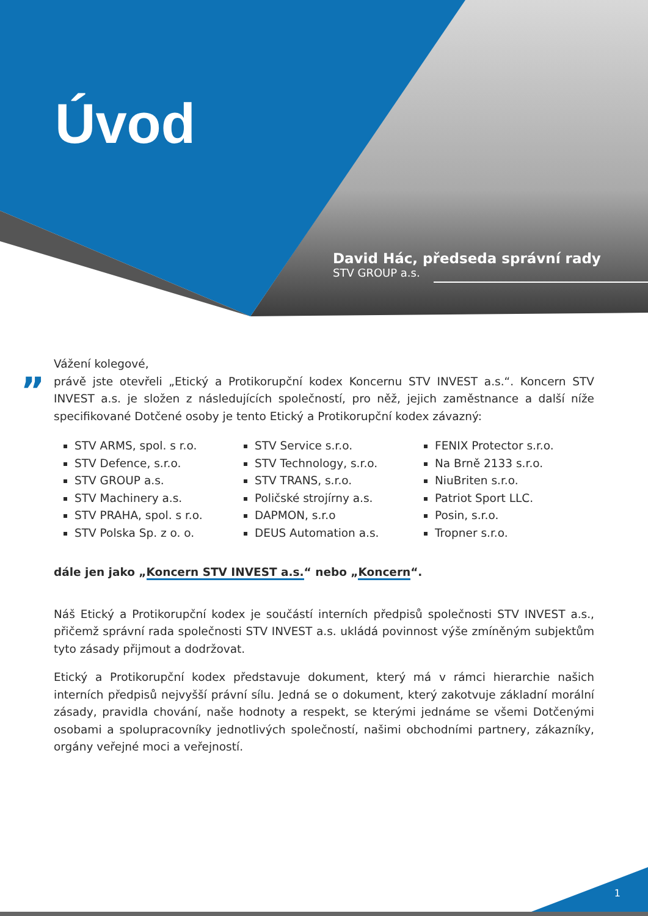Úvod
David Hác, předseda správní rady
STV GROUP a.s.
„
Vážení kolegové,
právě jste otevřeli „Etický a Protikorupční kodex Koncernu STV INVEST a.s.“. Koncern STV INVEST a.s. je složen z následujících společností, pro něž, jejich zaměstnance a další níže specifikované Dotčené osoby je tento Etický a Protikorupční kodex závazný:
STV ARMS, spol. s r.o.
STV Defence, s.r.o.
STV GROUP a.s.
STV Machinery a.s.
STV PRAHA, spol. s r.o.
STV Polska Sp. z o. o.
STV Service s.r.o.
STV Technology, s.r.o.
STV TRANS, s.r.o.
Poličské strojírny a.s.
DAPMON, s.r.o
DEUS Automation a.s.
FENIX Protector s.r.o.
Na Brně 2133 s.r.o.
NiuBriten s.r.o.
Patriot Sport LLC.
Posin, s.r.o.
Tropner s.r.o.
dále jen jako „Koncern STV INVEST a.s.“ nebo „Koncern“.
Náš Etický a Protikorupční kodex je součástí interních předpisů společnosti STV INVEST a.s., přičemž správní rada společnosti STV INVEST a.s. ukládá povinnost výše zmíněným subjektům tyto zásady přijmout a dodržovat.
Etický a Protikorupční kodex představuje dokument, který má v rámci hierarchie našich interních předpisů nejvyšší právní sílu. Jedná se o dokument, který zakotvuje základní morální zásady, pravidla chování, naše hodnoty a respekt, se kterými jednáme se všemi Dotčenými osobami a spolupracovníky jednotlivých společností, našimi obchodními partnery, zákazníky, orgány veřejné moci a veřejností.
1